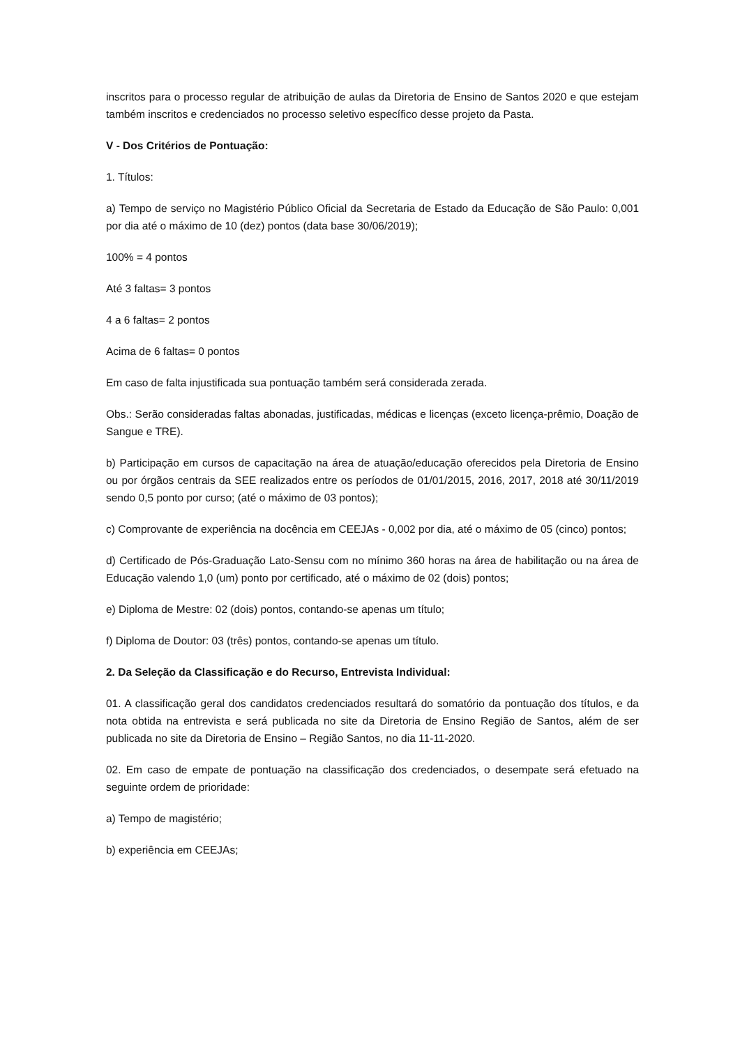inscritos para o processo regular de atribuição de aulas da Diretoria de Ensino de Santos 2020 e que estejam também inscritos e credenciados no processo seletivo específico desse projeto da Pasta.
V - Dos Critérios de Pontuação:
1. Títulos:
a) Tempo de serviço no Magistério Público Oficial da Secretaria de Estado da Educação de São Paulo: 0,001 por dia até o máximo de 10 (dez) pontos (data base 30/06/2019);
100% = 4 pontos
Até 3 faltas= 3 pontos
4 a 6 faltas= 2 pontos
Acima de 6 faltas= 0 pontos
Em caso de falta injustificada sua pontuação também será considerada zerada.
Obs.: Serão consideradas faltas abonadas, justificadas, médicas e licenças (exceto licença-prêmio, Doação de Sangue e TRE).
b) Participação em cursos de capacitação na área de atuação/educação oferecidos pela Diretoria de Ensino ou por órgãos centrais da SEE realizados entre os períodos de 01/01/2015, 2016, 2017, 2018 até 30/11/2019 sendo 0,5 ponto por curso; (até o máximo de 03 pontos);
c) Comprovante de experiência na docência em CEEJAs - 0,002 por dia, até o máximo de 05 (cinco) pontos;
d) Certificado de Pós-Graduação Lato-Sensu com no mínimo 360 horas na área de habilitação ou na área de Educação valendo 1,0 (um) ponto por certificado, até o máximo de 02 (dois) pontos;
e) Diploma de Mestre: 02 (dois) pontos, contando-se apenas um título;
f) Diploma de Doutor: 03 (três) pontos, contando-se apenas um título.
2. Da Seleção da Classificação e do Recurso, Entrevista Individual:
01. A classificação geral dos candidatos credenciados resultará do somatório da pontuação dos títulos, e da nota obtida na entrevista e será publicada no site da Diretoria de Ensino Região de Santos, além de ser publicada no site da Diretoria de Ensino – Região Santos, no dia 11-11-2020.
02. Em caso de empate de pontuação na classificação dos credenciados, o desempate será efetuado na seguinte ordem de prioridade:
a) Tempo de magistério;
b) experiência em CEEJAs;